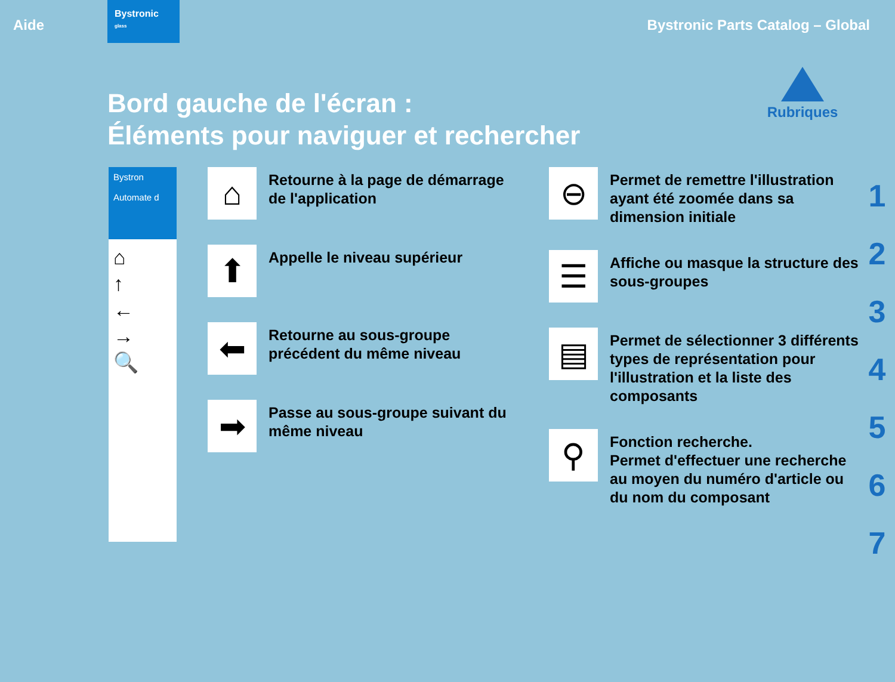Aide
Bystronic
glass
Bystronic Parts Catalog – Global
Bord gauche de l'écran :
Éléments pour naviguer et rechercher
Rubriques
Bystron
Automate d
⌂
↑
←
→
🔍
⌂
Retourne à la page de démarrage de l'application
⬆
Appelle le niveau supérieur
⬅
Retourne au sous-groupe précédent du même niveau
➡
Passe au sous-groupe suivant du même niveau
⊖
Permet de remettre l'illustration ayant été zoomée dans sa dimension initiale
☰
Affiche ou masque la structure des sous-groupes
▤
Permet de sélectionner 3 différents types de représentation pour l'illustration et la liste des composants
⚲
Fonction recherche.
Permet d'effectuer une recherche au moyen du numéro d'article ou du nom du composant
1
2
3
4
5
6
7